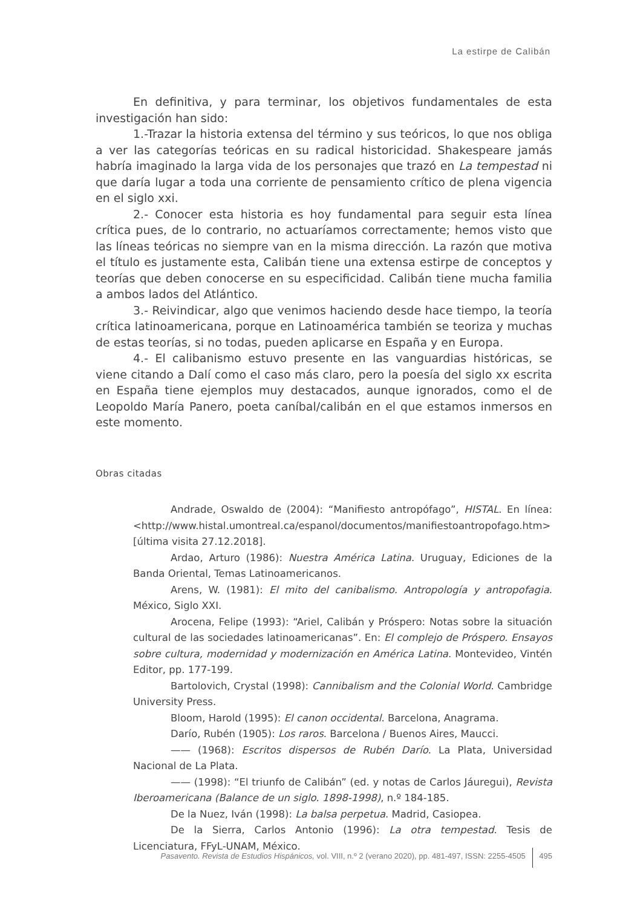La estirpe de Calibán
En definitiva, y para terminar, los objetivos fundamentales de esta investigación han sido:
1.-Trazar la historia extensa del término y sus teóricos, lo que nos obliga a ver las categorías teóricas en su radical historicidad. Shakespeare jamás habría imaginado la larga vida de los personajes que trazó en La tempestad ni que daría lugar a toda una corriente de pensamiento crítico de plena vigencia en el siglo xxi.
2.- Conocer esta historia es hoy fundamental para seguir esta línea crítica pues, de lo contrario, no actuaríamos correctamente; hemos visto que las líneas teóricas no siempre van en la misma dirección. La razón que motiva el título es justamente esta, Calibán tiene una extensa estirpe de conceptos y teorías que deben conocerse en su especificidad. Calibán tiene mucha familia a ambos lados del Atlántico.
3.- Reivindicar, algo que venimos haciendo desde hace tiempo, la teoría crítica latinoamericana, porque en Latinoamérica también se teoriza y muchas de estas teorías, si no todas, pueden aplicarse en España y en Europa.
4.- El calibanismo estuvo presente en las vanguardias históricas, se viene citando a Dalí como el caso más claro, pero la poesía del siglo xx escrita en España tiene ejemplos muy destacados, aunque ignorados, como el de Leopoldo María Panero, poeta caníbal/calibán en el que estamos inmersos en este momento.
Obras citadas
Andrade, Oswaldo de (2004): “Manifiesto antropófago”, HISTAL. En línea: <http://www.histal.umontreal.ca/espanol/documentos/manifiestoantropofago.htm> [última visita 27.12.2018].
Ardao, Arturo (1986): Nuestra América Latina. Uruguay, Ediciones de la Banda Oriental, Temas Latinoamericanos.
Arens, W. (1981): El mito del canibalismo. Antropología y antropofagia. México, Siglo XXI.
Arocena, Felipe (1993): “Ariel, Calibán y Próspero: Notas sobre la situación cultural de las sociedades latinoamericanas”. En: El complejo de Próspero. Ensayos sobre cultura, modernidad y modernización en América Latina. Montevideo, Vintén Editor, pp. 177-199.
Bartolovich, Crystal (1998): Cannibalism and the Colonial World. Cambridge University Press.
Bloom, Harold (1995): El canon occidental. Barcelona, Anagrama.
Darío, Rubén (1905): Los raros. Barcelona / Buenos Aires, Maucci.
—— (1968): Escritos dispersos de Rubén Darío. La Plata, Universidad Nacional de La Plata.
—— (1998): “El triunfo de Calibán” (ed. y notas de Carlos Jáuregui), Revista Iberoamericana (Balance de un siglo. 1898-1998), n.º 184-185.
De la Nuez, Iván (1998): La balsa perpetua. Madrid, Casiopea.
De la Sierra, Carlos Antonio (1996): La otra tempestad. Tesis de Licenciatura, FFyL-UNAM, México.
Pasavento. Revista de Estudios Hispánicos, vol. VIII, n.º 2 (verano 2020), pp. 481-497, ISSN: 2255-4505 495